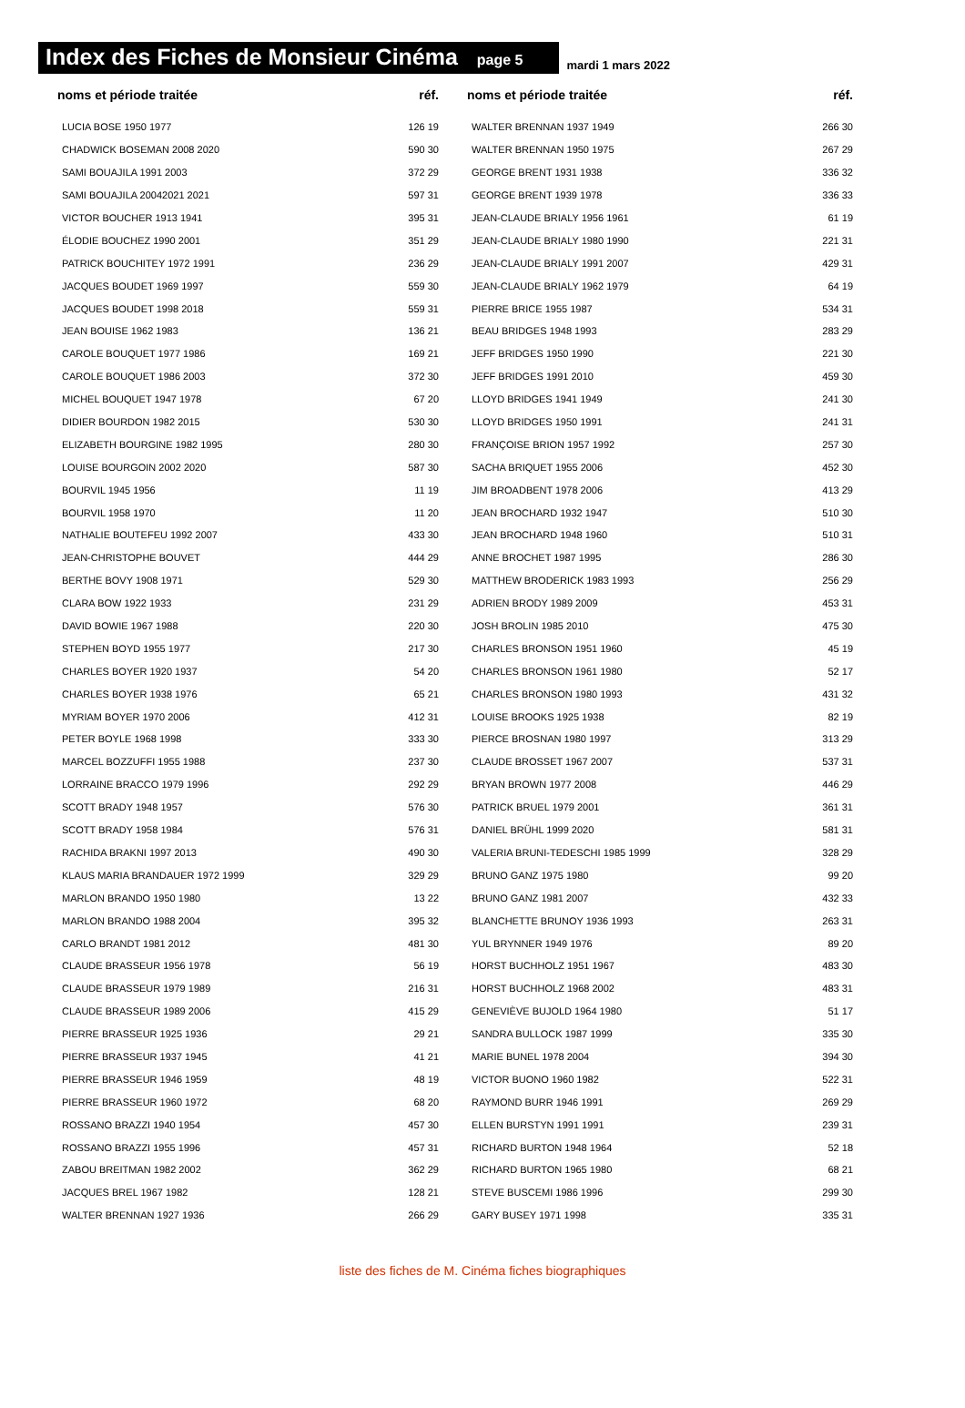Index des Fiches de Monsieur Cinéma page 5
mardi 1 mars 2022
| noms et période traitée | réf. |
| --- | --- |
| LUCIA BOSE 1950 1977 | 126 19 |
| CHADWICK BOSEMAN 2008 2020 | 590 30 |
| SAMI BOUAJILA 1991 2003 | 372 29 |
| SAMI BOUAJILA 20042021 2021 | 597 31 |
| VICTOR BOUCHER 1913 1941 | 395 31 |
| ÉLODIE BOUCHEZ 1990 2001 | 351 29 |
| PATRICK BOUCHITEY 1972 1991 | 236 29 |
| JACQUES BOUDET 1969 1997 | 559 30 |
| JACQUES BOUDET 1998 2018 | 559 31 |
| JEAN BOUISE 1962 1983 | 136 21 |
| CAROLE BOUQUET 1977 1986 | 169 21 |
| CAROLE BOUQUET 1986 2003 | 372 30 |
| MICHEL BOUQUET 1947 1978 | 67 20 |
| DIDIER BOURDON 1982 2015 | 530 30 |
| ELIZABETH BOURGINE 1982 1995 | 280 30 |
| LOUISE BOURGOIN 2002 2020 | 587 30 |
| BOURVIL 1945 1956 | 11 19 |
| BOURVIL 1958 1970 | 11 20 |
| NATHALIE BOUTEFEU 1992 2007 | 433 30 |
| JEAN-CHRISTOPHE BOUVET | 444 29 |
| BERTHE BOVY 1908 1971 | 529 30 |
| CLARA BOW 1922 1933 | 231 29 |
| DAVID BOWIE 1967 1988 | 220 30 |
| STEPHEN BOYD 1955 1977 | 217 30 |
| CHARLES BOYER 1920 1937 | 54 20 |
| CHARLES BOYER 1938 1976 | 65 21 |
| MYRIAM BOYER 1970 2006 | 412 31 |
| PETER BOYLE 1968 1998 | 333 30 |
| MARCEL BOZZUFFI 1955 1988 | 237 30 |
| LORRAINE BRACCO 1979 1996 | 292 29 |
| SCOTT BRADY 1948 1957 | 576 30 |
| SCOTT BRADY 1958 1984 | 576 31 |
| RACHIDA BRAKNI 1997 2013 | 490 30 |
| KLAUS MARIA BRANDAUER 1972 1999 | 329 29 |
| MARLON BRANDO 1950 1980 | 13 22 |
| MARLON BRANDO 1988 2004 | 395 32 |
| CARLO BRANDT 1981 2012 | 481 30 |
| CLAUDE BRASSEUR 1956 1978 | 56 19 |
| CLAUDE BRASSEUR 1979 1989 | 216 31 |
| CLAUDE BRASSEUR 1989 2006 | 415 29 |
| PIERRE BRASSEUR 1925 1936 | 29 21 |
| PIERRE BRASSEUR 1937 1945 | 41 21 |
| PIERRE BRASSEUR 1946 1959 | 48 19 |
| PIERRE BRASSEUR 1960 1972 | 68 20 |
| ROSSANO BRAZZI 1940 1954 | 457 30 |
| ROSSANO BRAZZI 1955 1996 | 457 31 |
| ZABOU BREITMAN 1982 2002 | 362 29 |
| JACQUES BREL 1967 1982 | 128 21 |
| WALTER BRENNAN 1927 1936 | 266 29 |
| noms et période traitée | réf. |
| --- | --- |
| WALTER BRENNAN 1937 1949 | 266 30 |
| WALTER BRENNAN 1950 1975 | 267 29 |
| GEORGE BRENT 1931 1938 | 336 32 |
| GEORGE BRENT 1939 1978 | 336 33 |
| JEAN-CLAUDE BRIALY 1956 1961 | 61 19 |
| JEAN-CLAUDE BRIALY 1980 1990 | 221 31 |
| JEAN-CLAUDE BRIALY 1991 2007 | 429 31 |
| JEAN-CLAUDE BRIALY 1962 1979 | 64 19 |
| PIERRE BRICE 1955 1987 | 534 31 |
| BEAU BRIDGES 1948 1993 | 283 29 |
| JEFF BRIDGES 1950 1990 | 221 30 |
| JEFF BRIDGES 1991 2010 | 459 30 |
| LLOYD BRIDGES 1941 1949 | 241 30 |
| LLOYD BRIDGES 1950 1991 | 241 31 |
| FRANÇOISE BRION 1957 1992 | 257 30 |
| SACHA BRIQUET 1955 2006 | 452 30 |
| JIM BROADBENT 1978 2006 | 413 29 |
| JEAN BROCHARD 1932 1947 | 510 30 |
| JEAN BROCHARD 1948 1960 | 510 31 |
| ANNE BROCHET 1987 1995 | 286 30 |
| MATTHEW BRODERICK 1983 1993 | 256 29 |
| ADRIEN BRODY 1989 2009 | 453 31 |
| JOSH BROLIN 1985 2010 | 475 30 |
| CHARLES BRONSON 1951 1960 | 45 19 |
| CHARLES BRONSON 1961 1980 | 52 17 |
| CHARLES BRONSON 1980 1993 | 431 32 |
| LOUISE BROOKS 1925 1938 | 82 19 |
| PIERCE BROSNAN 1980 1997 | 313 29 |
| CLAUDE BROSSET 1967 2007 | 537 31 |
| BRYAN BROWN 1977 2008 | 446 29 |
| PATRICK BRUEL 1979 2001 | 361 31 |
| DANIEL BRÜHL 1999 2020 | 581 31 |
| VALERIA BRUNI-TEDESCHI 1985 1999 | 328 29 |
| BRUNO GANZ 1975 1980 | 99 20 |
| BRUNO GANZ 1981 2007 | 432 33 |
| BLANCHETTE BRUNOY 1936 1993 | 263 31 |
| YUL BRYNNER 1949 1976 | 89 20 |
| HORST BUCHHOLZ 1951 1967 | 483 30 |
| HORST BUCHHOLZ 1968 2002 | 483 31 |
| GENEVIÈVE BUJOLD 1964 1980 | 51 17 |
| SANDRA BULLOCK 1987 1999 | 335 30 |
| MARIE BUNEL 1978 2004 | 394 30 |
| VICTOR BUONO 1960 1982 | 522 31 |
| RAYMOND BURR 1946 1991 | 269 29 |
| ELLEN BURSTYN 1991 1991 | 239 31 |
| RICHARD BURTON 1948 1964 | 52 18 |
| RICHARD BURTON 1965 1980 | 68 21 |
| STEVE BUSCEMI 1986 1996 | 299 30 |
| GARY BUSEY 1971 1998 | 335 31 |
liste des fiches de M. Cinéma fiches biographiques